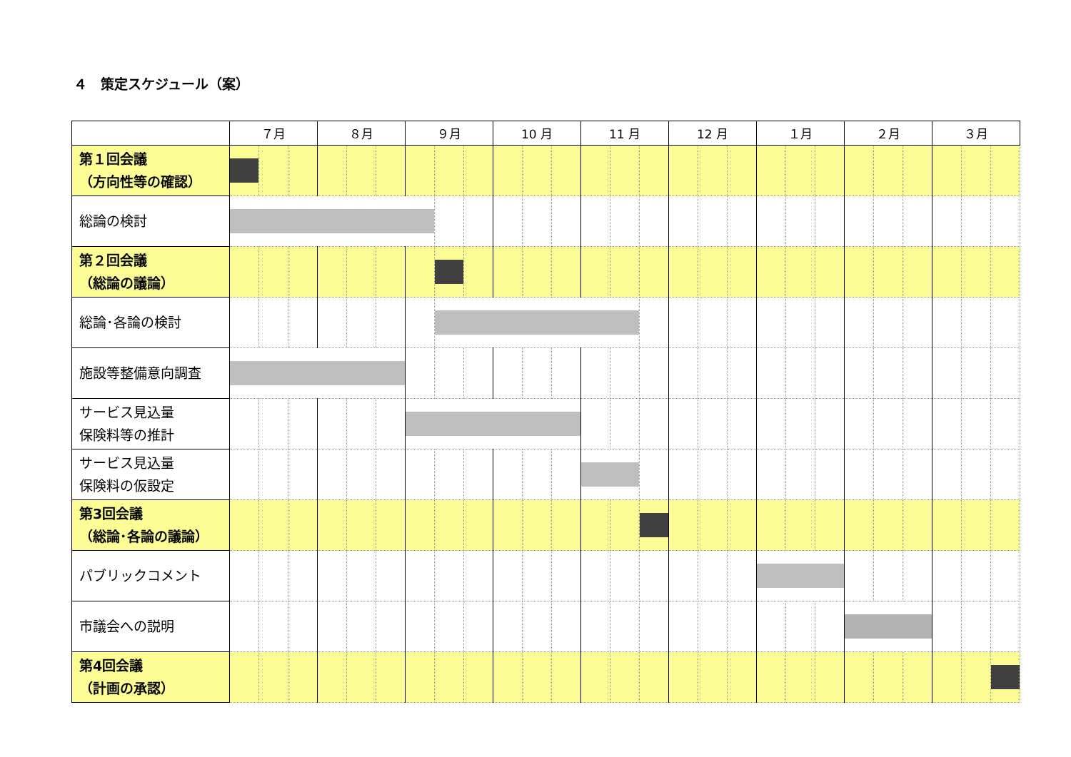４　策定スケジュール（案）
| | ７月 | | | ８月 | | | ９月 | | | 10 月 | | | 11 月 | | | 12 月 | | | １月 | | | ２月 | | | ３月 | | |
| --- | --- | --- | --- | --- | --- | --- | --- | --- | --- | --- | --- | --- | --- | --- | --- | --- | --- | --- | --- | --- | --- | --- | --- | --- | --- | --- | --- |
| 第１回会議 （方向性等の確認） | | | | | | | | | | | | | | | | | | | | | | | | | | | |
| 総論の検討 | | | | | | | | | | | | | | | | | | | | | | | | | | | |
| 第２回会議 （総論の議論） | | | | | | | | | | | | | | | | | | | | | | | | | | | |
| 総論･各論の検討 | | | | | | | | | | | | | | | | | | | | | | | | | | | |
| 施設等整備意向調査 | | | | | | | | | | | | | | | | | | | | | | | | | | | |
| サービス見込量 保険料等の推計 | | | | | | | | | | | | | | | | | | | | | | | | | | | |
| サービス見込量 保険料の仮設定 | | | | | | | | | | | | | | | | | | | | | | | | | | | |
| 第3回会議 （総論･各論の議論） | | | | | | | | | | | | | | | | | | | | | | | | | | | |
| パブリックコメント | | | | | | | | | | | | | | | | | | | | | | | | | | | |
| 市議会への説明 | | | | | | | | | | | | | | | | | | | | | | | | | | | |
| 第4回会議 （計画の承認） | | | | | | | | | | | | | | | | | | | | | | | | | | | |